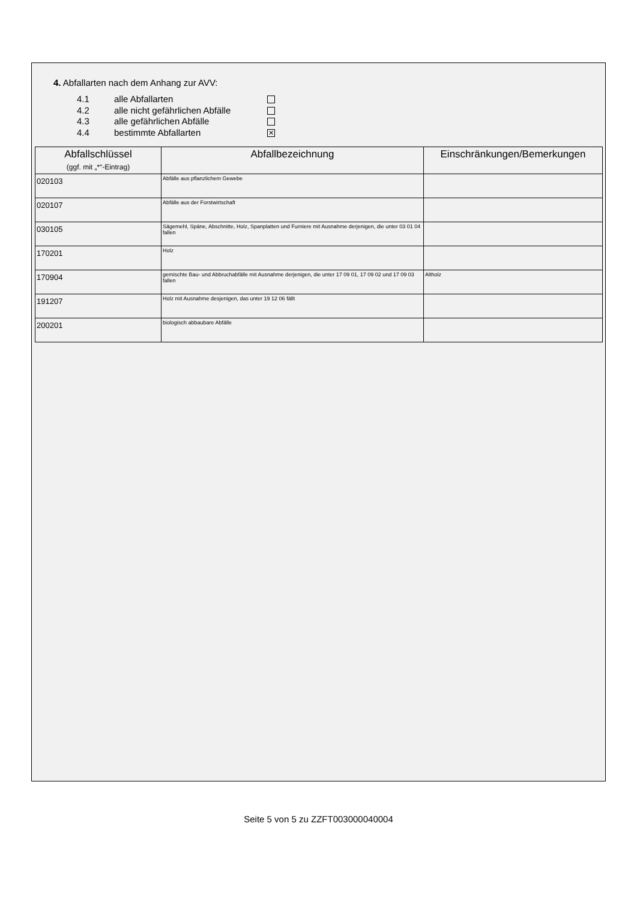4. Abfallarten nach dem Anhang zur AVV:
4.1 alle Abfallarten
4.2 alle nicht gefährlichen Abfälle
4.3 alle gefährlichen Abfälle
4.4 bestimmte Abfallarten ✕
| Abfallschlüssel (ggf. mit „*“-Eintrag) | Abfallbezeichnung | Einschränkungen/Bemerkungen |
| --- | --- | --- |
| 020103 | Abfälle aus pflanzlichem Gewebe | |
| 020107 | Abfälle aus der Forstwirtschaft | |
| 030105 | Sägemehl, Späne, Abschnitte, Holz, Spanplatten und Furniere mit Ausnahme derjenigen, die unter 03 01 04 fallen | |
| 170201 | Holz | |
| 170904 | gemischte Bau- und Abbruchabfälle mit Ausnahme derjenigen, die unter 17 09 01, 17 09 02 und 17 09 03 fallen | Altholz |
| 191207 | Holz mit Ausnahme desjenigen, das unter 19 12 06 fällt | |
| 200201 | biologisch abbaubare Abfälle | |
Seite 5 von 5 zu ZZFT003000040004